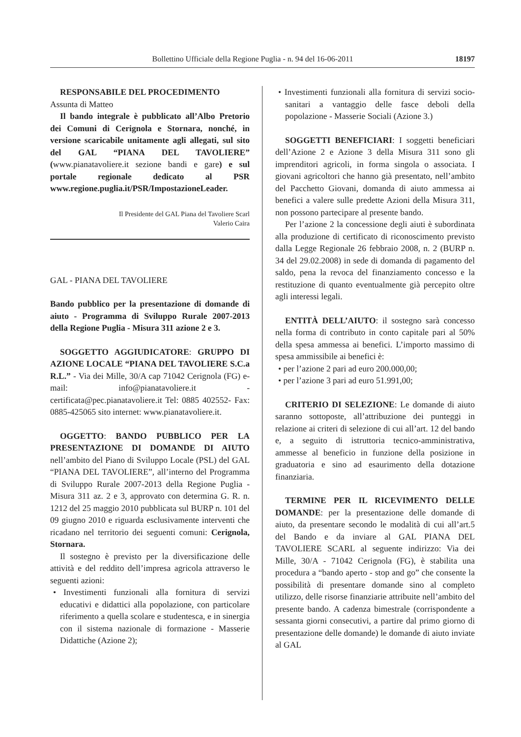Bollettino Ufficiale della Regione Puglia - n. 94 del 16-06-2011 18197
RESPONSABILE DEL PROCEDIMENTO
Assunta di Matteo
Il bando integrale è pubblicato all’Albo Pretorio dei Comuni di Cerignola e Stornara, nonché, in versione scaricabile unitamente agli allegati, sul sito del GAL “PIANA DEL TAVOLIERE” (www.pianatavoliere.it sezione bandi e gare) e sul portale regionale dedicato al PSR www.regione.puglia.it/PSR/ImpostazioneLeader.
Il Presidente del GAL Piana del Tavoliere Scarl
Valerio Caira
GAL - PIANA DEL TAVOLIERE
Bando pubblico per la presentazione di domande di aiuto - Programma di Sviluppo Rurale 2007-2013 della Regione Puglia - Misura 311 azione 2 e 3.
SOGGETTO AGGIUDICATORE: GRUPPO DI AZIONE LOCALE “PIANA DEL TAVOLIERE S.C.a R.L.” - Via dei Mille, 30/A cap 71042 Cerignola (FG) e-mail: info@pianatavoliere.it - certificata@pec.pianatavoliere.it Tel: 0885 402552- Fax: 0885-425065 sito internet: www.pianatavoliere.it.
OGGETTO: BANDO PUBBLICO PER LA PRESENTAZIONE DI DOMANDE DI AIUTO nell’ambito del Piano di Sviluppo Locale (PSL) del GAL “PIANA DEL TAVOLIERE”, all’interno del Programma di Sviluppo Rurale 2007-2013 della Regione Puglia - Misura 311 az. 2 e 3, approvato con determina G. R. n. 1212 del 25 maggio 2010 pubblicata sul BURP n. 101 del 09 giugno 2010 e riguarda esclusivamente interventi che ricadano nel territorio dei seguenti comuni: Cerignola, Stornara.
Il sostegno è previsto per la diversificazione delle attività e del reddito dell’impresa agricola attraverso le seguenti azioni:
• Investimenti funzionali alla fornitura di servizi educativi e didattici alla popolazione, con particolare riferimento a quella scolare e studentesca, e in sinergia con il sistema nazionale di formazione - Masserie Didattiche (Azione 2);
• Investimenti funzionali alla fornitura di servizi socio-sanitari a vantaggio delle fasce deboli della popolazione - Masserie Sociali (Azione 3.)
SOGGETTI BENEFICIARI: I soggetti beneficiari dell’Azione 2 e Azione 3 della Misura 311 sono gli imprenditori agricoli, in forma singola o associata. I giovani agricoltori che hanno già presentato, nell’ambito del Pacchetto Giovani, domanda di aiuto ammessa ai benefici a valere sulle predette Azioni della Misura 311, non possono partecipare al presente bando.
Per l’azione 2 la concessione degli aiuti è subordinata alla produzione di certificato di riconoscimento previsto dalla Legge Regionale 26 febbraio 2008, n. 2 (BURP n. 34 del 29.02.2008) in sede di domanda di pagamento del saldo, pena la revoca del finanziamento concesso e la restituzione di quanto eventualmente già percepito oltre agli interessi legali.
ENTITÀ DELL’AIUTO: il sostegno sarà concesso nella forma di contributo in conto capitale pari al 50% della spesa ammessa ai benefici. L’importo massimo di spesa ammissibile ai benefici è:
• per l’azione 2 pari ad euro 200.000,00;
• per l’azione 3 pari ad euro 51.991,00;
CRITERIO DI SELEZIONE: Le domande di aiuto saranno sottoposte, all’attribuzione dei punteggi in relazione ai criteri di selezione di cui all’art. 12 del bando e, a seguito di istruttoria tecnico-amministrativa, ammesse al beneficio in funzione della posizione in graduatoria e sino ad esaurimento della dotazione finanziaria.
TERMINE PER IL RICEVIMENTO DELLE DOMANDE: per la presentazione delle domande di aiuto, da presentare secondo le modalità di cui all’art.5 del Bando e da inviare al GAL PIANA DEL TAVOLIERE SCARL al seguente indirizzo: Via dei Mille, 30/A - 71042 Cerignola (FG), è stabilita una procedura a “bando aperto - stop and go” che consente la possibilità di presentare domande sino al completo utilizzo, delle risorse finanziarie attribuite nell’ambito del presente bando. A cadenza bimestrale (corrispondente a sessanta giorni consecutivi, a partire dal primo giorno di presentazione delle domande) le domande di aiuto inviate al GAL